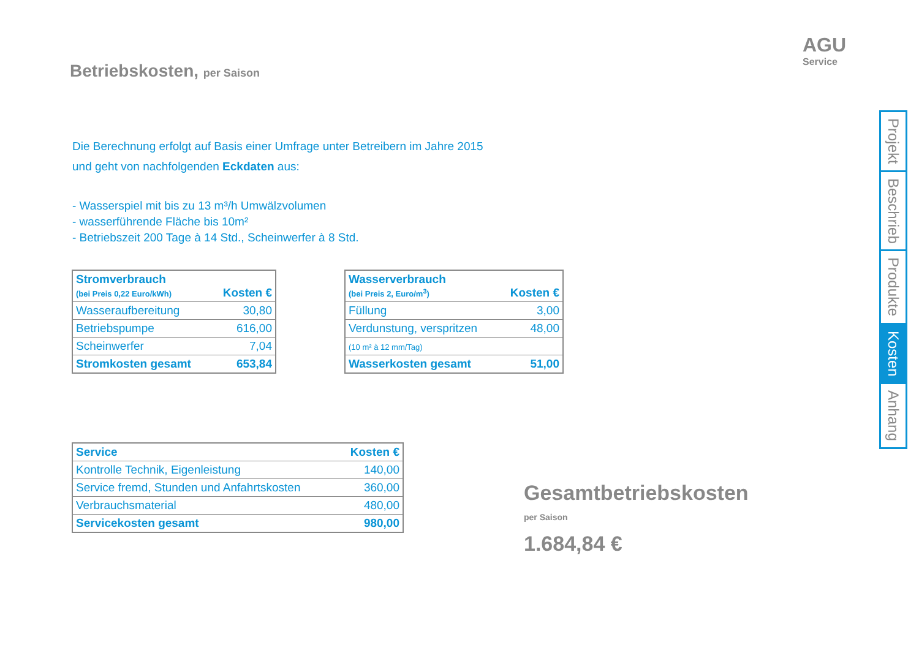Betriebskosten, per Saison
AGU
Service
Die Berechnung erfolgt auf Basis einer Umfrage unter Betreibern im Jahre 2015
und geht von nachfolgenden Eckdaten aus:
- Wasserspiel mit bis zu 13 m³/h Umwälzvolumen
- wasserführende Fläche bis 10m²
- Betriebszeit 200 Tage à 14 Std., Scheinwerfer à 8 Std.
| Stromverbrauch (bei Preis 0,22 Euro/kWh) | Kosten € |
| --- | --- |
| Wasseraufbereitung | 30,80 |
| Betriebspumpe | 616,00 |
| Scheinwerfer | 7,04 |
| Stromkosten gesamt | 653,84 |
| Wasserverbrauch (bei Preis 2, Euro/m<sup>3</sup>) | Kosten € |
| --- | --- |
| Füllung | 3,00 |
| Verdunstung, verspritzen | 48,00 |
| (10 m² à 12 mm/Tag) | |
| Wasserkosten gesamt | 51,00 |
| Service | Kosten € |
| --- | --- |
| Kontrolle Technik, Eigenleistung | 140,00 |
| Service fremd, Stunden und Anfahrtskosten | 360,00 |
| Verbrauchsmaterial | 480,00 |
| Servicekosten gesamt | 980,00 |
Gesamtbetriebskosten
per Saison
1.684,84 €
Projekt
Beschrieb
Produkte
Kosten
Anhang